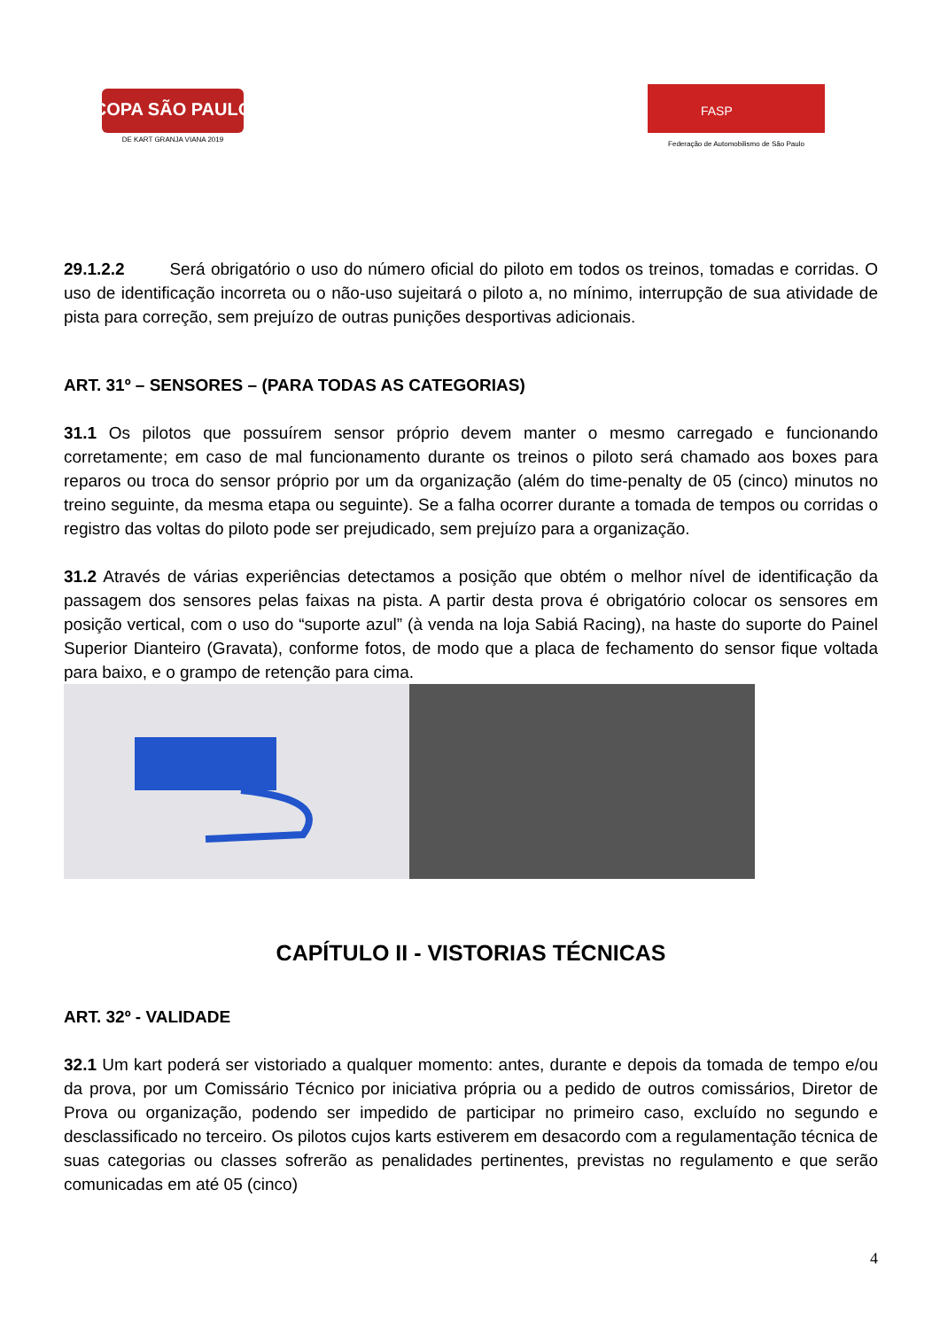COPA SÃO PAULO
DE KART GRANJA VIANA 2019
FASP
Federação de Automobilismo de São Paulo
29.1.2.2 Será obrigatório o uso do número oficial do piloto em todos os treinos, tomadas e corridas. O uso de identificação incorreta ou o não-uso sujeitará o piloto a, no mínimo, interrupção de sua atividade de pista para correção, sem prejuízo de outras punições desportivas adicionais.
ART. 31º – SENSORES – (PARA TODAS AS CATEGORIAS)
31.1 Os pilotos que possuírem sensor próprio devem manter o mesmo carregado e funcionando corretamente; em caso de mal funcionamento durante os treinos o piloto será chamado aos boxes para reparos ou troca do sensor próprio por um da organização (além do time-penalty de 05 (cinco) minutos no treino seguinte, da mesma etapa ou seguinte). Se a falha ocorrer durante a tomada de tempos ou corridas o registro das voltas do piloto pode ser prejudicado, sem prejuízo para a organização.
31.2 Através de várias experiências detectamos a posição que obtém o melhor nível de identificação da passagem dos sensores pelas faixas na pista. A partir desta prova é obrigatório colocar os sensores em posição vertical, com o uso do “suporte azul” (à venda na loja Sabiá Racing), na haste do suporte do Painel Superior Dianteiro (Gravata), conforme fotos, de modo que a placa de fechamento do sensor fique voltada para baixo, e o grampo de retenção para cima.
CAPÍTULO II - VISTORIAS TÉCNICAS
ART. 32º - VALIDADE
32.1 Um kart poderá ser vistoriado a qualquer momento: antes, durante e depois da tomada de tempo e/ou da prova, por um Comissário Técnico por iniciativa própria ou a pedido de outros comissários, Diretor de Prova ou organização, podendo ser impedido de participar no primeiro caso, excluído no segundo e desclassificado no terceiro. Os pilotos cujos karts estiverem em desacordo com a regulamentação técnica de suas categorias ou classes sofrerão as penalidades pertinentes, previstas no regulamento e que serão comunicadas em até 05 (cinco)
4